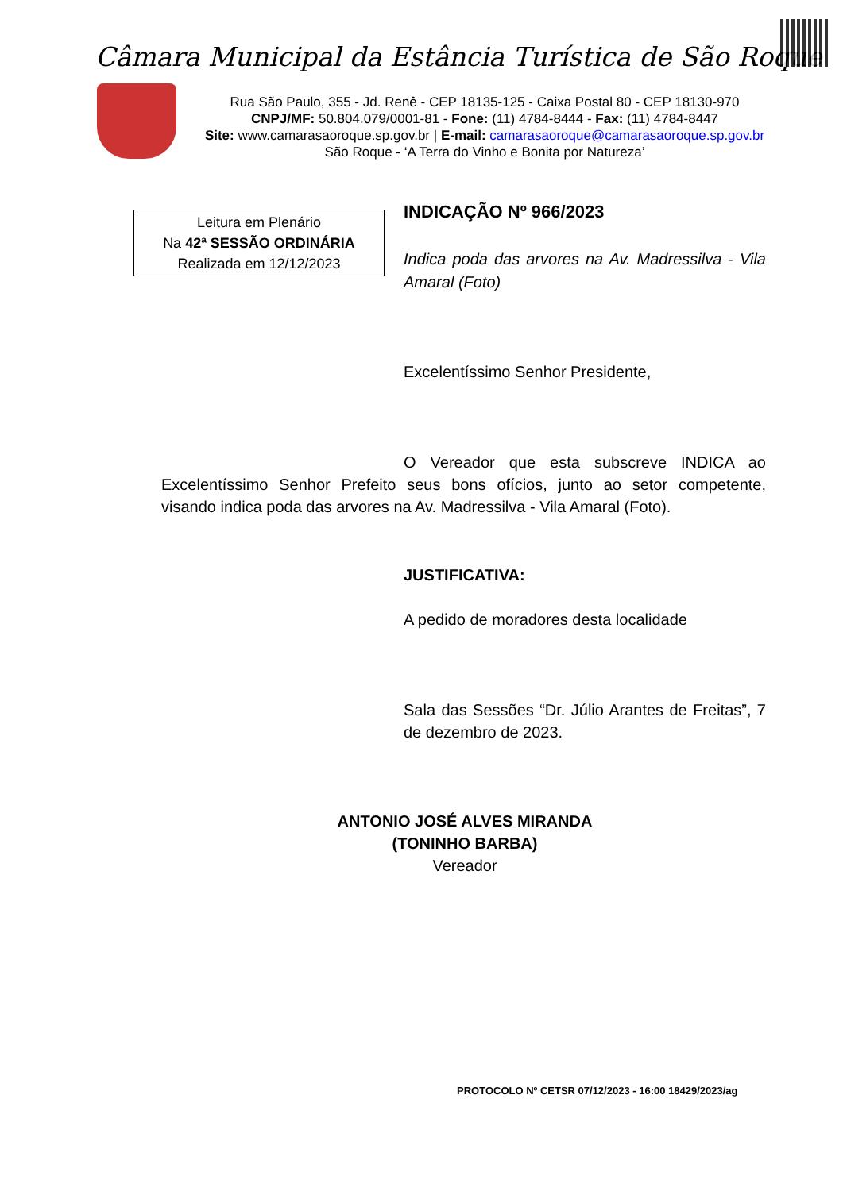Câmara Municipal da Estância Turística de São Roque
Rua São Paulo, 355 - Jd. Renê - CEP 18135-125 - Caixa Postal 80 - CEP 18130-970
CNPJ/MF: 50.804.079/0001-81 - Fone: (11) 4784-8444 - Fax: (11) 4784-8447
Site: www.camarasaoroque.sp.gov.br | E-mail: camarasaoroque@camarasaoroque.sp.gov.br
São Roque - ‘A Terra do Vinho e Bonita por Natureza’
Leitura em Plenário
Na 42ª SESSÃO ORDINÁRIA
Realizada em 12/12/2023
INDICAÇÃO Nº 966/2023
Indica poda das arvores na Av. Madressilva - Vila Amaral (Foto)
Excelentíssimo Senhor Presidente,
O Vereador que esta subscreve INDICA ao Excelentíssimo Senhor Prefeito seus bons ofícios, junto ao setor competente, visando indica poda das arvores na Av. Madressilva - Vila Amaral (Foto).
JUSTIFICATIVA:
A pedido de moradores desta localidade
Sala das Sessões “Dr. Júlio Arantes de Freitas”, 7 de dezembro de 2023.
ANTONIO JOSÉ ALVES MIRANDA
(TONINHO BARBA)
Vereador
PROTOCOLO Nº CETSR 07/12/2023 - 16:00 18429/2023/ag